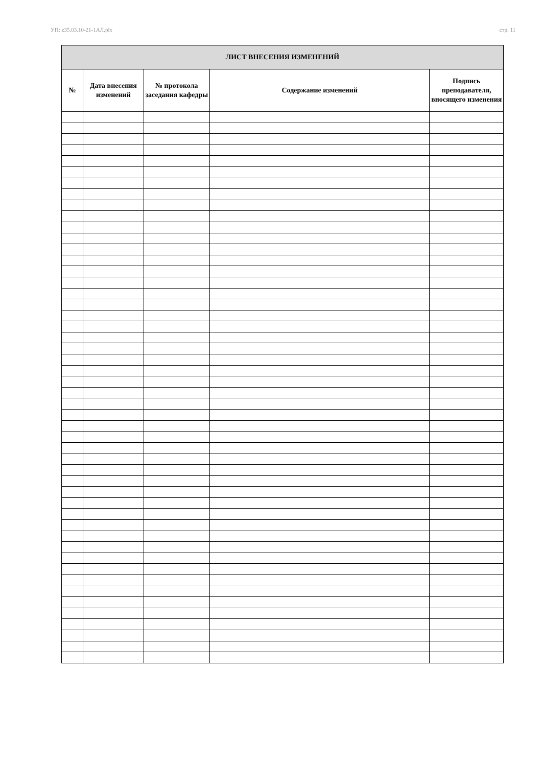УП: z35.03.10-21-1АЛ.plx стр. 11
| ЛИСТ ВНЕСЕНИЯ ИЗМЕНЕНИЙ | | | | |
| --- | --- | --- | --- | --- |
| № | Дата внесения изменений | № протокола заседания кафедры | Содержание изменений | Подпись преподавателя, вносящего изменения |